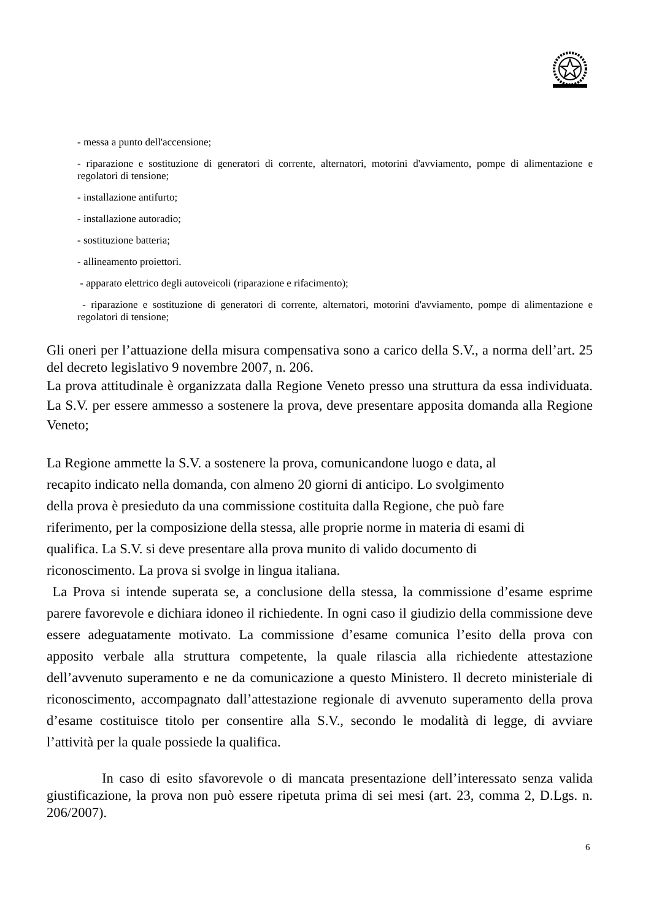- messa a punto dell'accensione;
- riparazione e sostituzione di generatori di corrente, alternatori, motorini d'avviamento, pompe di alimentazione e regolatori di tensione;
- installazione antifurto;
- installazione autoradio;
- sostituzione batteria;
- allineamento proiettori.
- apparato elettrico degli autoveicoli (riparazione e rifacimento);
- riparazione e sostituzione di generatori di corrente, alternatori, motorini d'avviamento, pompe di alimentazione e regolatori di tensione;
Gli oneri per l’attuazione della misura compensativa sono a carico della S.V., a norma dell’art. 25 del decreto legislativo 9 novembre 2007, n. 206.
La prova attitudinale è organizzata dalla Regione Veneto presso una struttura da essa individuata. La S.V. per essere ammesso a sostenere la prova, deve presentare apposita domanda alla Regione Veneto;
La Regione ammette la S.V. a sostenere la prova, comunicandone luogo e data, al
recapito indicato nella domanda, con almeno 20 giorni di anticipo. Lo svolgimento
della prova è presieduto da una commissione costituita dalla Regione, che può fare
riferimento, per la composizione della stessa, alle proprie norme in materia di esami di
qualifica. La S.V. si deve presentare alla prova munito di valido documento di
riconoscimento. La prova si svolge in lingua italiana.
La Prova si intende superata se, a conclusione della stessa, la commissione d’esame esprime parere favorevole e dichiara idoneo il richiedente. In ogni caso il giudizio della commissione deve essere adeguatamente motivato. La commissione d’esame comunica l’esito della prova con apposito verbale alla struttura competente, la quale rilascia alla richiedente attestazione dell’avvenuto superamento e ne da comunicazione a questo Ministero. Il decreto ministeriale di riconoscimento, accompagnato dall’attestazione regionale di avvenuto superamento della prova d’esame costituisce titolo per consentire alla S.V., secondo le modalità di legge, di avviare l’attività per la quale possiede la qualifica.
In caso di esito sfavorevole o di mancata presentazione dell’interessato senza valida giustificazione, la prova non può essere ripetuta prima di sei mesi (art. 23, comma 2, D.Lgs. n. 206/2007).
6